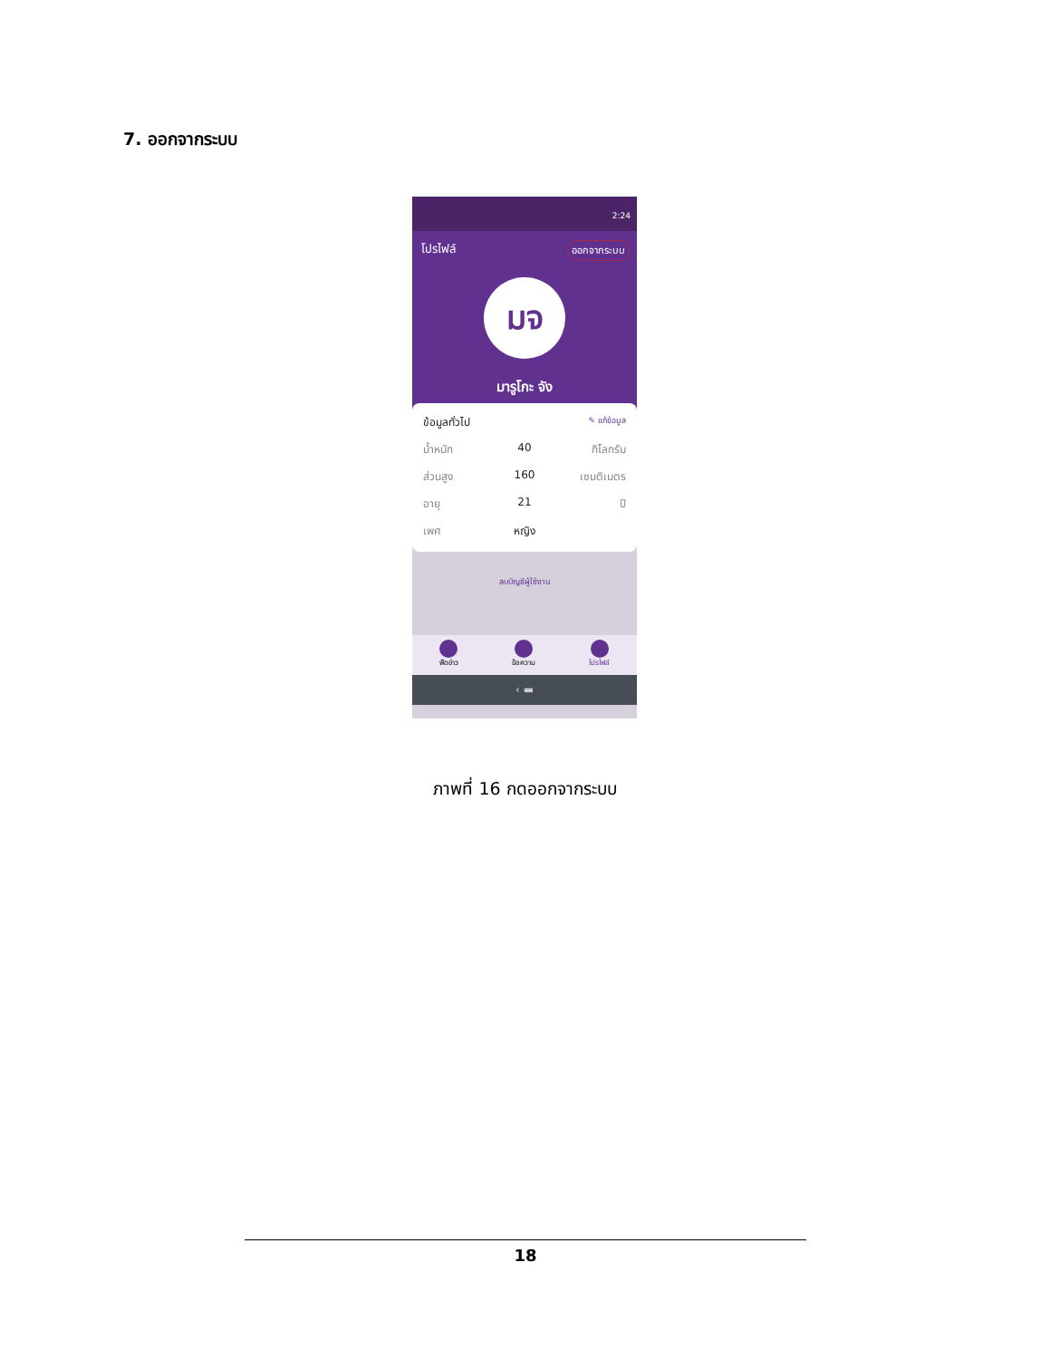7. ออกจากระบบ
2:24
โปรไฟล์ ออกจากระบบ
มจ
มารูโกะ จัง
ข้อมูลทั่วไป ✎ แก้ข้อมูล
น้ำหนัก 40 กิโลกรัม
ส่วนสูง 160 เซนติเมตร
อายุ 21 ปี
เพศ หญิง
ลบบัญชีผู้ใช้งาน
ฟีดข่าว ข้อความ โปรไฟล์
‹ ▬
ภาพที่ 16 กดออกจากระบบ
18